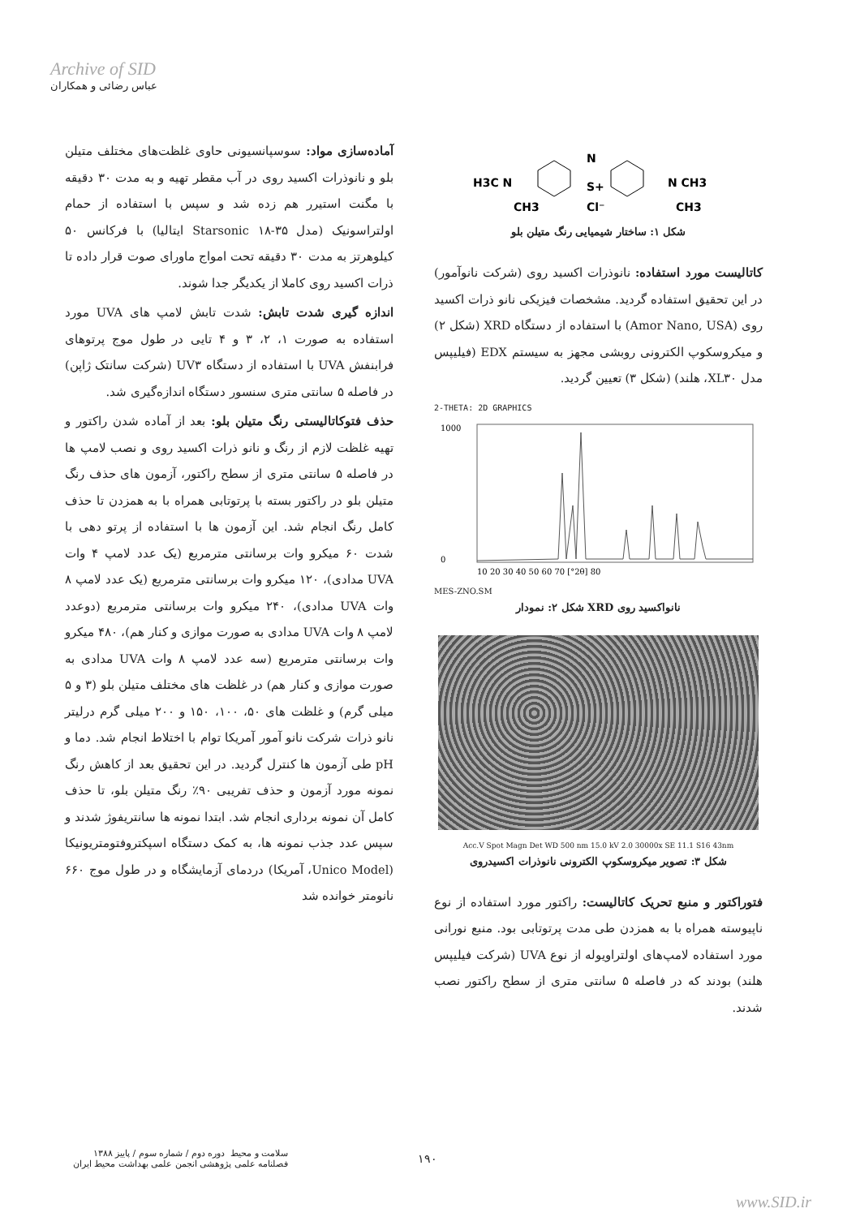Archive of SID
عباس رضائی و همکاران
آماده‌سازی مواد: سوسپانسیونی حاوی غلظت‌های مختلف متیلن بلو و نانوذرات اکسید روی در آب مقطر تهیه و به مدت ۳۰ دقیقه با مگنت استیرر هم زده شد و سپس با استفاده از حمام اولتراسونیک (مدل Starsonic ۱۸-۳۵ ایتالیا) با فرکانس ۵۰ کیلوهرتز به مدت ۳۰ دقیقه تحت امواج ماورای صوت قرار داده تا ذرات اکسید روی کاملا از یکدیگر جدا شوند.
اندازه گیری شدت تابش: شدت تابش لامپ های UVA مورد استفاده به صورت ۱، ۲، ۳ و ۴ تایی در طول موج پرتوهای فرابنفش UVA با استفاده از دستگاه UV۳ (شرکت سانتک ژاپن) در فاصله ۵ سانتی متری سنسور دستگاه اندازه‌گیری شد.
حذف فتوکاتالیستی رنگ متیلن بلو: بعد از آماده شدن راکتور و تهیه غلظت لازم از رنگ و نانو ذرات اکسید روی و نصب لامپ ها در فاصله ۵ سانتی متری از سطح راکتور، آزمون های حذف رنگ متیلن بلو در راکتور بسته با پرتوتابی همراه با به همزدن تا حذف کامل رنگ انجام شد. این آزمون ها با استفاده از پرتو دهی با شدت ۶۰ میکرو وات برسانتی مترمربع (یک عدد لامپ ۴ وات UVA مدادی)، ۱۲۰ میکرو وات برسانتی مترمربع (یک عدد لامپ ۸ وات UVA مدادی)، ۲۴۰ میکرو وات برسانتی مترمربع (دوعدد لامپ ۸ وات UVA مدادی به صورت موازی و کنار هم)، ۴۸۰ میکرو وات برسانتی مترمربع (سه عدد لامپ ۸ وات UVA مدادی به صورت موازی و کنار هم) در غلظت های مختلف متیلن بلو (۳ و ۵ میلی گرم) و غلظت های ۵۰، ۱۰۰، ۱۵۰ و ۲۰۰ میلی گرم درلیتر نانو ذرات شرکت نانو آمور آمریکا توام با اختلاط انجام شد. دما و pH طی آزمون ها کنترل گردید. در این تحقیق بعد از کاهش رنگ نمونه مورد آزمون و حذف تفریبی ۹۰٪ رنگ متیلن بلو، تا حذف کامل آن نمونه برداری انجام شد. ابتدا نمونه ها سانتریفوژ شدند و سپس عدد جذب نمونه ها، به کمک دستگاه اسپکتروفتومتریونیکا (Unico Model، آمریکا) دردمای آزمایشگاه و در طول موج ۶۶۰ نانومتر خوانده شد
H3C N
N
S+
Cl⁻
N CH3
CH3
CH3
شکل ۱: ساختار شیمیایی رنگ متیلن بلو
کاتالیست مورد استفاده: نانوذرات اکسید روی (شرکت نانوآمور) در این تحقیق استفاده گردید. مشخصات فیزیکی نانو ذرات اکسید روی (Amor Nano, USA) با استفاده از دستگاه XRD (شکل ۲) و میکروسکوپ الکترونی روبشی مجهز به سیستم EDX (فیلیپس مدل XL۳۰، هلند) (شکل ۳) تعیین گردید.
2-THETA: 2D GRAPHICS
1000
0
10 20 30 40 50 60 70 [°2θ] 80
MES-ZNO.SM
شکل ۲: نمودار XRD نانواکسید روی
Acc.V Spot Magn Det WD 500 nm 15.0 kV 2.0 30000x SE 11.1 S16 43nm
شکل ۳: تصویر میکروسکوپ الکترونی نانوذرات اکسیدروی
فتوراکتور و منبع تحریک کاتالیست: راکتور مورد استفاده از نوع ناپیوسته همراه با به همزدن طی مدت پرتوتابی بود. منبع نورانی مورد استفاده لامپ‌های اولتراویوله از نوع UVA (شرکت فیلیپس هلند) بودند که در فاصله ۵ سانتی متری از سطح راکتور نصب شدند.
سلامت و محیط دوره دوم / شماره سوم / پاییز ۱۳۸۸
فصلنامه علمی پژوهشی انجمن علمی بهداشت محیط ایران
۱۹۰
www.SID.ir